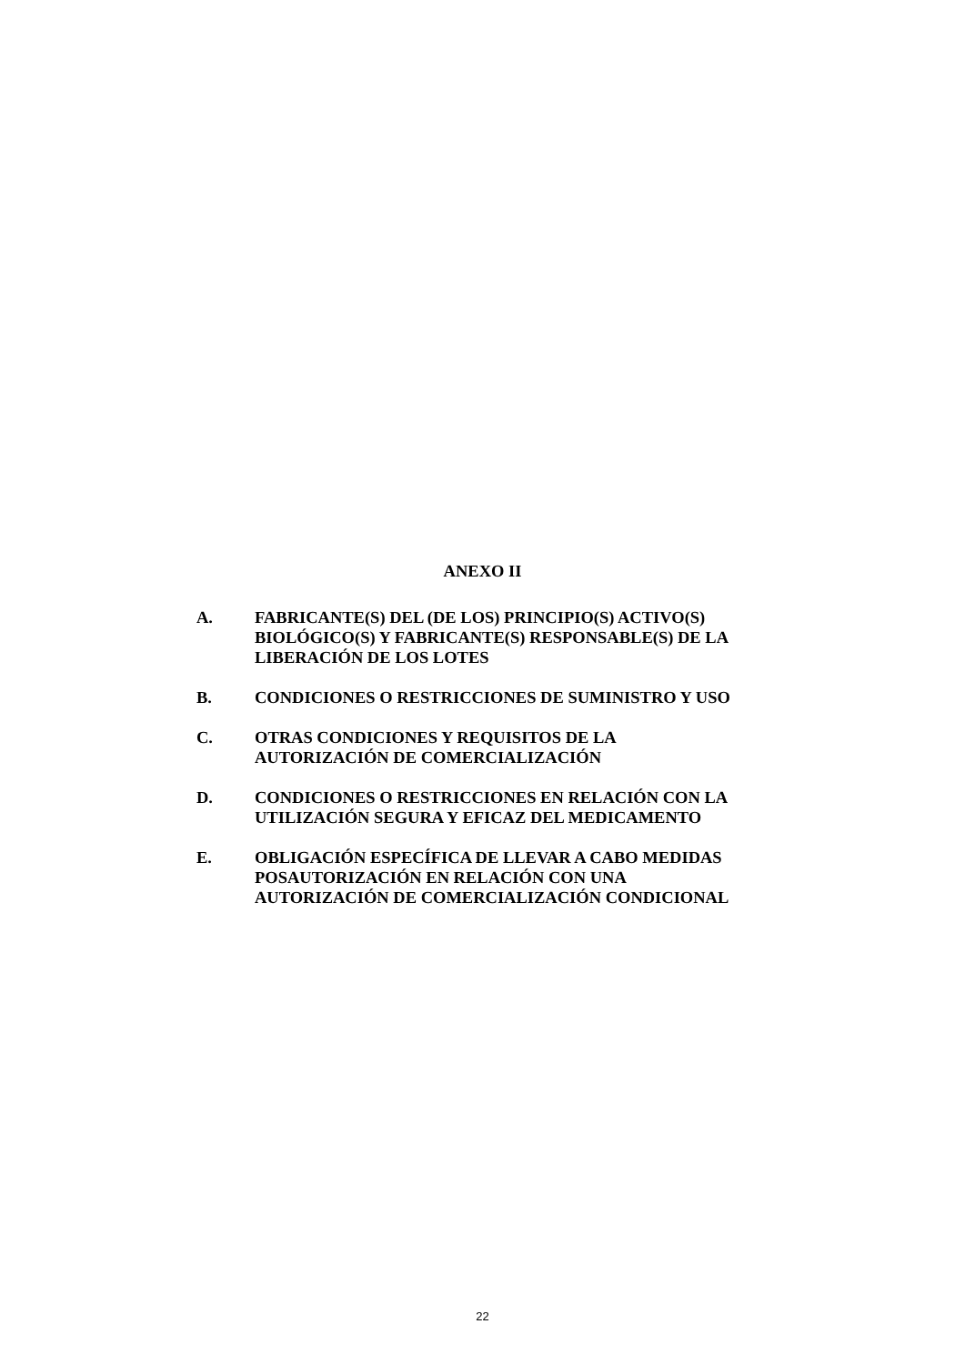ANEXO II
A. FABRICANTE(S) DEL (DE LOS) PRINCIPIO(S) ACTIVO(S) BIOLÓGICO(S) Y FABRICANTE(S) RESPONSABLE(S) DE LA LIBERACIÓN DE LOS LOTES
B. CONDICIONES O RESTRICCIONES DE SUMINISTRO Y USO
C. OTRAS CONDICIONES Y REQUISITOS DE LA AUTORIZACIÓN DE COMERCIALIZACIÓN
D. CONDICIONES O RESTRICCIONES EN RELACIÓN CON LA UTILIZACIÓN SEGURA Y EFICAZ DEL MEDICAMENTO
E. OBLIGACIÓN ESPECÍFICA DE LLEVAR A CABO MEDIDAS POSAUTORIZACIÓN EN RELACIÓN CON UNA AUTORIZACIÓN DE COMERCIALIZACIÓN CONDICIONAL
22